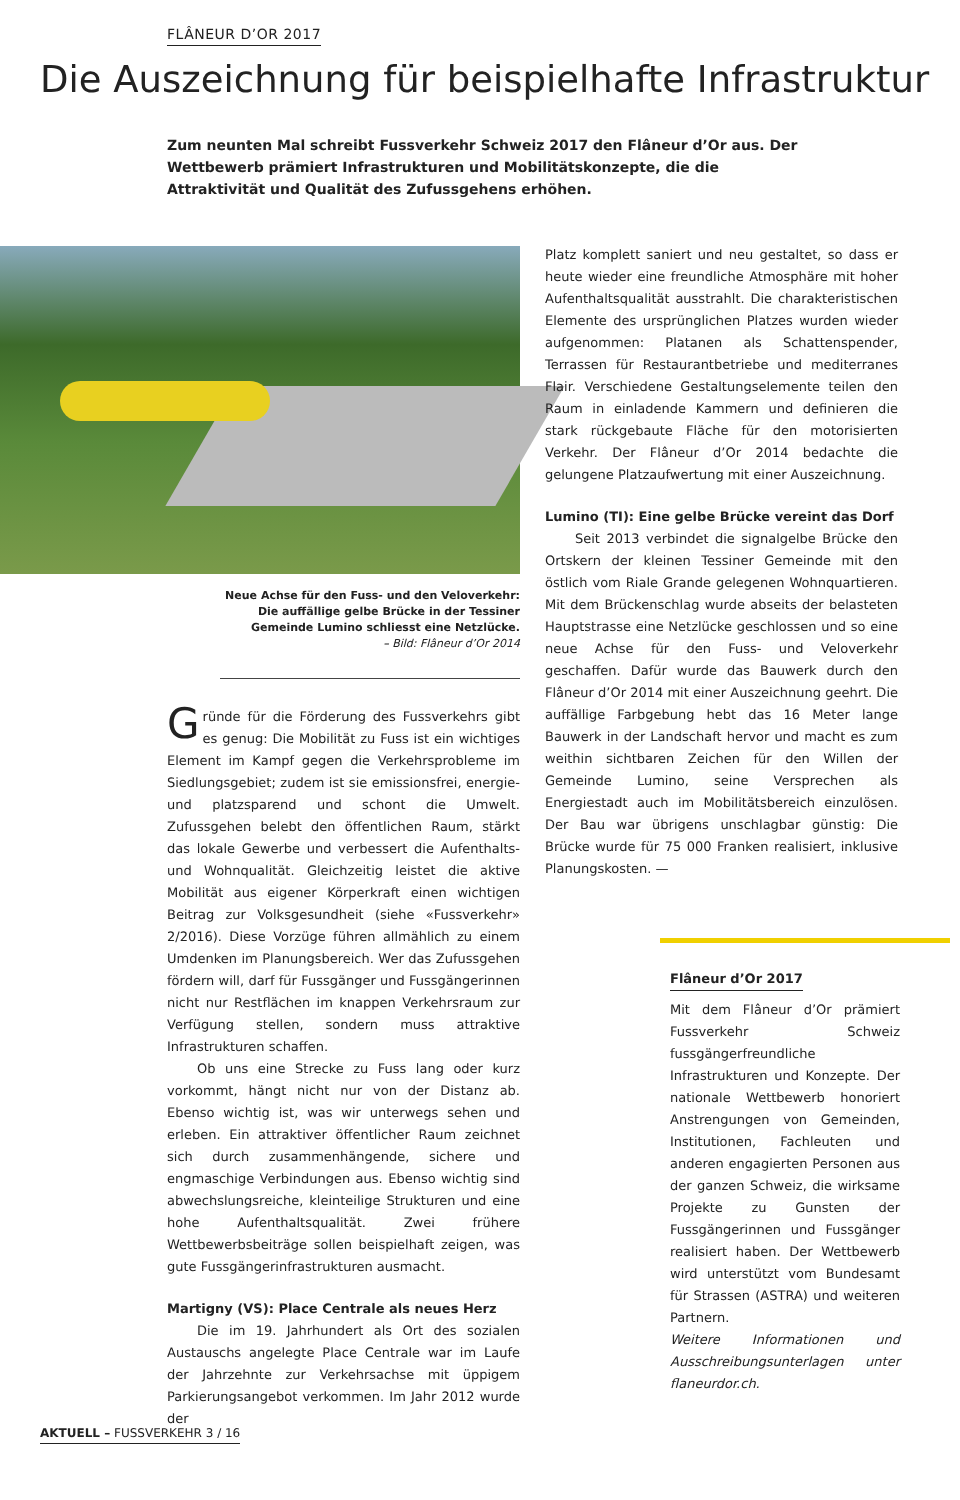FLÂNEUR D’OR 2017
Die Auszeichnung für beispielhafte Infrastruktur
Zum neunten Mal schreibt Fussverkehr Schweiz 2017 den Flâneur d’Or aus. Der Wettbewerb prämiert Infrastrukturen und Mobilitätskonzepte, die die Attraktivität und Qualität des Zufussgehens erhöhen.
Neue Achse für den Fuss- und den Veloverkehr: Die auffällige gelbe Brücke in der Tessiner Gemeinde Lumino schliesst eine Netzlücke.
– Bild: Flâneur d’Or 2014
Gründe für die Förderung des Fussverkehrs gibt es genug: Die Mobilität zu Fuss ist ein wichtiges Element im Kampf gegen die Verkehrsprobleme im Siedlungsgebiet; zudem ist sie emissionsfrei, energie- und platzsparend und schont die Umwelt. Zufussgehen belebt den öffentlichen Raum, stärkt das lokale Gewerbe und verbessert die Aufenthalts- und Wohnqualität. Gleichzeitig leistet die aktive Mobilität aus eigener Körperkraft einen wichtigen Beitrag zur Volksgesundheit (siehe «Fussverkehr» 2/2016). Diese Vorzüge führen allmählich zu einem Umdenken im Planungsbereich. Wer das Zufussgehen fördern will, darf für Fussgänger und Fussgängerinnen nicht nur Restflächen im knappen Verkehrsraum zur Verfügung stellen, sondern muss attraktive Infrastrukturen schaffen.
Ob uns eine Strecke zu Fuss lang oder kurz vorkommt, hängt nicht nur von der Distanz ab. Ebenso wichtig ist, was wir unterwegs sehen und erleben. Ein attraktiver öffentlicher Raum zeichnet sich durch zusammenhängende, sichere und engmaschige Verbindungen aus. Ebenso wichtig sind abwechslungsreiche, kleinteilige Strukturen und eine hohe Aufenthaltsqualität. Zwei frühere Wettbewerbsbeiträge sollen beispielhaft zeigen, was gute Fussgängerinfrastrukturen ausmacht.
Martigny (VS): Place Centrale als neues Herz
Die im 19. Jahrhundert als Ort des sozialen Austauschs angelegte Place Centrale war im Laufe der Jahrzehnte zur Verkehrsachse mit üppigem Parkierungsangebot verkommen. Im Jahr 2012 wurde der
Platz komplett saniert und neu gestaltet, so dass er heute wieder eine freundliche Atmosphäre mit hoher Aufenthaltsqualität ausstrahlt. Die charakteristischen Elemente des ursprünglichen Platzes wurden wieder aufgenommen: Platanen als Schattenspender, Terrassen für Restaurantbetriebe und mediterranes Flair. Verschiedene Gestaltungselemente teilen den Raum in einladende Kammern und definieren die stark rückgebaute Fläche für den motorisierten Verkehr. Der Flâneur d’Or 2014 bedachte die gelungene Platzaufwertung mit einer Auszeichnung.
Lumino (TI): Eine gelbe Brücke vereint das Dorf
Seit 2013 verbindet die signalgelbe Brücke den Ortskern der kleinen Tessiner Gemeinde mit den östlich vom Riale Grande gelegenen Wohnquartieren. Mit dem Brückenschlag wurde abseits der belasteten Hauptstrasse eine Netzlücke geschlossen und so eine neue Achse für den Fuss- und Veloverkehr geschaffen. Dafür wurde das Bauwerk durch den Flâneur d’Or 2014 mit einer Auszeichnung geehrt. Die auffällige Farbgebung hebt das 16 Meter lange Bauwerk in der Landschaft hervor und macht es zum weithin sichtbaren Zeichen für den Willen der Gemeinde Lumino, seine Versprechen als Energiestadt auch im Mobilitätsbereich einzulösen. Der Bau war übrigens unschlagbar günstig: Die Brücke wurde für 75 000 Franken realisiert, inklusive Planungskosten. —
Flâneur d’Or 2017
Mit dem Flâneur d’Or prämiert Fussverkehr Schweiz fussgängerfreundliche Infrastrukturen und Konzepte. Der nationale Wettbewerb honoriert Anstrengungen von Gemeinden, Institutionen, Fachleuten und anderen engagierten Personen aus der ganzen Schweiz, die wirksame Projekte zu Gunsten der Fussgängerinnen und Fussgänger realisiert haben. Der Wettbewerb wird unterstützt vom Bundesamt für Strassen (ASTRA) und weiteren Partnern.
Weitere Informationen und Ausschreibungsunterlagen unter flaneurdor.ch.
AKTUELL – FUSSVERKEHR 3 / 16